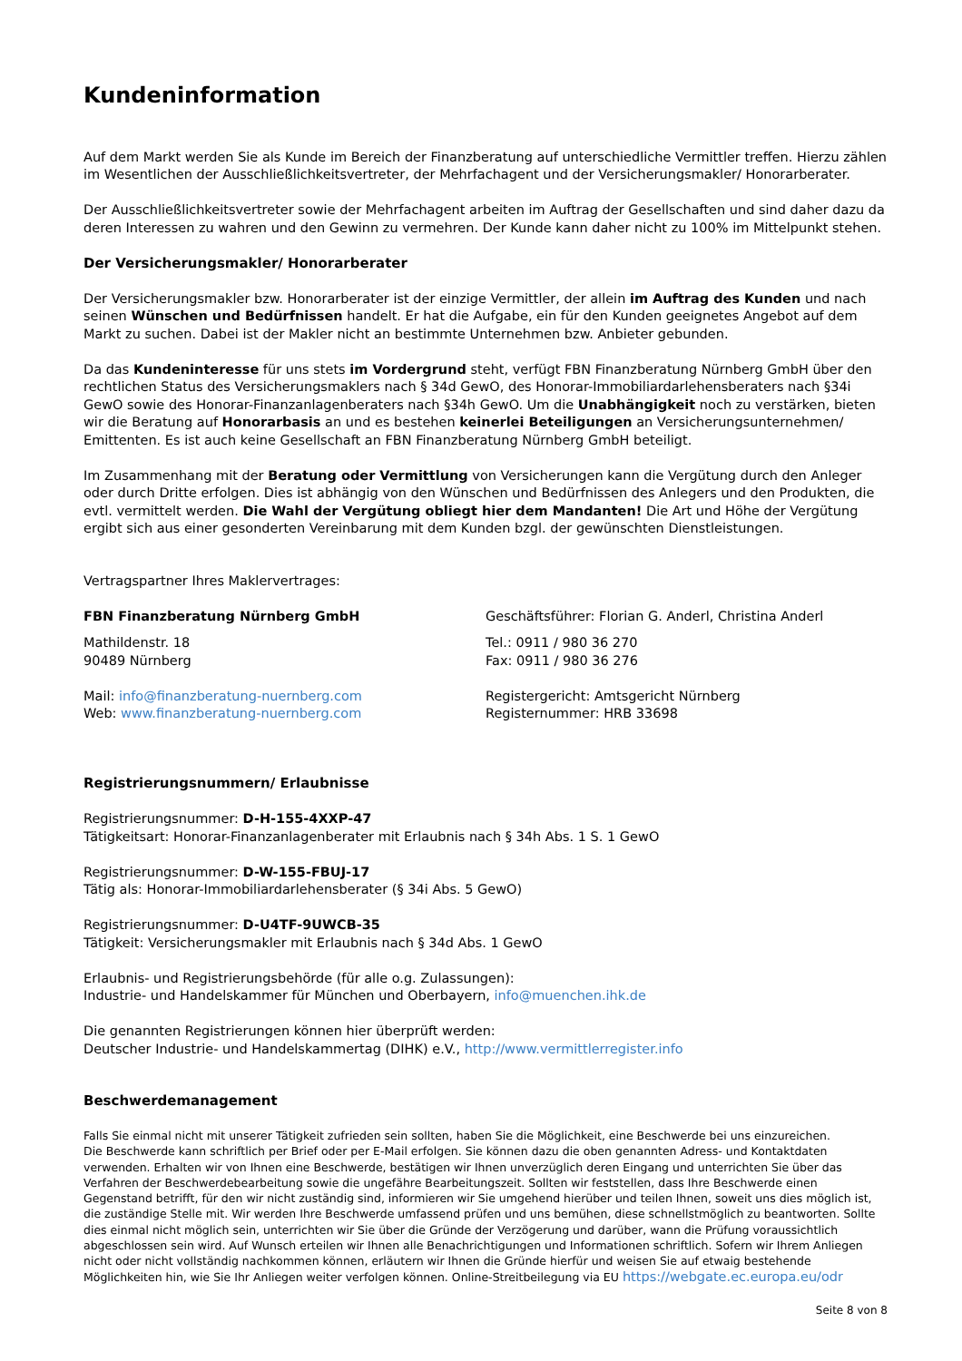Kundeninformation
Auf dem Markt werden Sie als Kunde im Bereich der Finanzberatung auf unterschiedliche Vermittler treffen. Hierzu zählen im Wesentlichen der Ausschließlichkeitsvertreter, der Mehrfachagent und der Versicherungsmakler/ Honorarberater.
Der Ausschließlichkeitsvertreter sowie der Mehrfachagent arbeiten im Auftrag der Gesellschaften und sind daher dazu da deren Interessen zu wahren und den Gewinn zu vermehren. Der Kunde kann daher nicht zu 100% im Mittelpunkt stehen.
Der Versicherungsmakler/ Honorarberater
Der Versicherungsmakler bzw. Honorarberater ist der einzige Vermittler, der allein im Auftrag des Kunden und nach seinen Wünschen und Bedürfnissen handelt. Er hat die Aufgabe, ein für den Kunden geeignetes Angebot auf dem Markt zu suchen. Dabei ist der Makler nicht an bestimmte Unternehmen bzw. Anbieter gebunden.
Da das Kundeninteresse für uns stets im Vordergrund steht, verfügt FBN Finanzberatung Nürnberg GmbH über den rechtlichen Status des Versicherungsmaklers nach § 34d GewO, des Honorar-Immobiliardarlehensberaters nach §34i GewO sowie des Honorar-Finanzanlagenberaters nach §34h GewO. Um die Unabhängigkeit noch zu verstärken, bieten wir die Beratung auf Honorarbasis an und es bestehen keinerlei Beteiligungen an Versicherungsunternehmen/ Emittenten. Es ist auch keine Gesellschaft an FBN Finanzberatung Nürnberg GmbH beteiligt.
Im Zusammenhang mit der Beratung oder Vermittlung von Versicherungen kann die Vergütung durch den Anleger oder durch Dritte erfolgen. Dies ist abhängig von den Wünschen und Bedürfnissen des Anlegers und den Produkten, die evtl. vermittelt werden. Die Wahl der Vergütung obliegt hier dem Mandanten! Die Art und Höhe der Vergütung ergibt sich aus einer gesonderten Vereinbarung mit dem Kunden bzgl. der gewünschten Dienstleistungen.
Vertragspartner Ihres Maklervertrages:
FBN Finanzberatung Nürnberg GmbH
Mathildenstr. 18
90489 Nürnberg
Mail: info@finanzberatung-nuernberg.com
Web: www.finanzberatung-nuernberg.com
Geschäftsführer: Florian G. Anderl, Christina Anderl
Tel.: 0911 / 980 36 270
Fax: 0911 / 980 36 276
Registergericht: Amtsgericht Nürnberg
Registernummer: HRB 33698
Registrierungsnummern/ Erlaubnisse
Registrierungsnummer: D-H-155-4XXP-47
Tätigkeitsart: Honorar-Finanzanlagenberater mit Erlaubnis nach § 34h Abs. 1 S. 1 GewO
Registrierungsnummer: D-W-155-FBUJ-17
Tätig als: Honorar-Immobiliardarlehensberater (§ 34i Abs. 5 GewO)
Registrierungsnummer: D-U4TF-9UWCB-35
Tätigkeit: Versicherungsmakler mit Erlaubnis nach § 34d Abs. 1 GewO
Erlaubnis- und Registrierungsbehörde (für alle o.g. Zulassungen):
Industrie- und Handelskammer für München und Oberbayern, info@muenchen.ihk.de
Die genannten Registrierungen können hier überprüft werden:
Deutscher Industrie- und Handelskammertag (DIHK) e.V., http://www.vermittlerregister.info
Beschwerdemanagement
Falls Sie einmal nicht mit unserer Tätigkeit zufrieden sein sollten, haben Sie die Möglichkeit, eine Beschwerde bei uns einzureichen.
Die Beschwerde kann schriftlich per Brief oder per E-Mail erfolgen. Sie können dazu die oben genannten Adress- und Kontaktdaten verwenden. Erhalten wir von Ihnen eine Beschwerde, bestätigen wir Ihnen unverzüglich deren Eingang und unterrichten Sie über das Verfahren der Beschwerdebearbeitung sowie die ungefähre Bearbeitungszeit. Sollten wir feststellen, dass Ihre Beschwerde einen Gegenstand betrifft, für den wir nicht zuständig sind, informieren wir Sie umgehend hierüber und teilen Ihnen, soweit uns dies möglich ist, die zuständige Stelle mit. Wir werden Ihre Beschwerde umfassend prüfen und uns bemühen, diese schnellstmöglich zu beantworten. Sollte dies einmal nicht möglich sein, unterrichten wir Sie über die Gründe der Verzögerung und darüber, wann die Prüfung voraussichtlich abgeschlossen sein wird. Auf Wunsch erteilen wir Ihnen alle Benachrichtigungen und Informationen schriftlich. Sofern wir Ihrem Anliegen nicht oder nicht vollständig nachkommen können, erläutern wir Ihnen die Gründe hierfür und weisen Sie auf etwaig bestehende Möglichkeiten hin, wie Sie Ihr Anliegen weiter verfolgen können. Online-Streitbeilegung via EU https://webgate.ec.europa.eu/odr
Seite 8 von 8